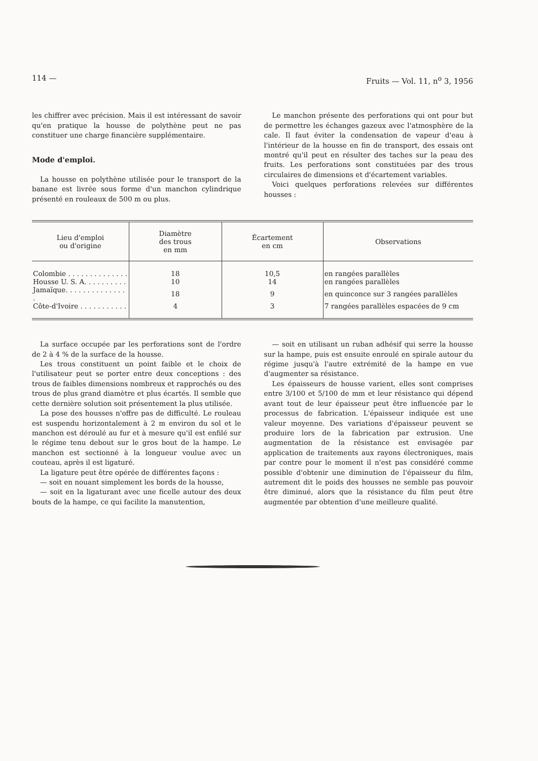114 — Fruits — Vol. 11, n<sup>o</sup> 3, 1956
les chiffrer avec précision. Mais il est intéressant de savoir qu'en pratique la housse de polythène peut ne pas constituer une charge financière supplémentaire.
Mode d'emploi.
La housse en polythène utilisée pour le transport de la banane est livrée sous forme d'un manchon cylindrique présenté en rouleaux de 500 m ou plus.
Le manchon présente des perforations qui ont pour but de permettre les échanges gazeux avec l'atmosphère de la cale. Il faut éviter la condensation de vapeur d'eau à l'intérieur de la housse en fin de transport, des essais ont montré qu'il peut en résulter des taches sur la peau des fruits. Les perforations sont constituées par des trous circulaires de dimensions et d'écartement variables.
Voici quelques perforations relevées sur différentes housses :
| Lieu d'emploi ou d'origine | Diamètre des trous en mm | Écartement en cm | Observations |
| --- | --- | --- | --- |
| Colombie . . . . . . . . . . . . . . | 18 | 10,5 | en rangées parallèles |
| Housse U. S. A. . . . . . . . . . | 10 | 14 | en rangées parallèles |
| Jamaïque. . . . . . . . . . . . . . . | 18 | 9 | en quinconce sur 3 rangées parallèles |
| Côte-d'Ivoire . . . . . . . . . . . | 4 | 3 | 7 rangées parallèles espacées de 9 cm |
La surface occupée par les perforations sont de l'ordre de 2 à 4 % de la surface de la housse.
Les trous constituent un point faible et le choix de l'utilisateur peut se porter entre deux conceptions : des trous de faibles dimensions nombreux et rapprochés ou des trous de plus grand diamètre et plus écartés. Il semble que cette dernière solution soit présentement la plus utilisée.
La pose des housses n'offre pas de difficulté. Le rouleau est suspendu horizontalement à 2 m environ du sol et le manchon est déroulé au fur et à mesure qu'il est enfilé sur le régime tenu debout sur le gros bout de la hampe. Le manchon est sectionné à la longueur voulue avec un couteau, après il est ligaturé.
La ligature peut être opérée de différentes façons :
— soit en nouant simplement les bords de la housse,
— soit en la ligaturant avec une ficelle autour des deux bouts de la hampe, ce qui facilite la manutention,
— soit en utilisant un ruban adhésif qui serre la housse sur la hampe, puis est ensuite enroulé en spirale autour du régime jusqu'à l'autre extrémité de la hampe en vue d'augmenter sa résistance.
Les épaisseurs de housse varient, elles sont comprises entre 3/100 et 5/100 de mm et leur résistance qui dépend avant tout de leur épaisseur peut être influencée par le processus de fabrication. L'épaisseur indiquée est une valeur moyenne. Des variations d'épaisseur peuvent se produire lors de la fabrication par extrusion. Une augmentation de la résistance est envisagée par application de traitements aux rayons électroniques, mais par contre pour le moment il n'est pas considéré comme possible d'obtenir une diminution de l'épaisseur du film, autrement dit le poids des housses ne semble pas pouvoir être diminué, alors que la résistance du film peut être augmentée par obtention d'une meilleure qualité.